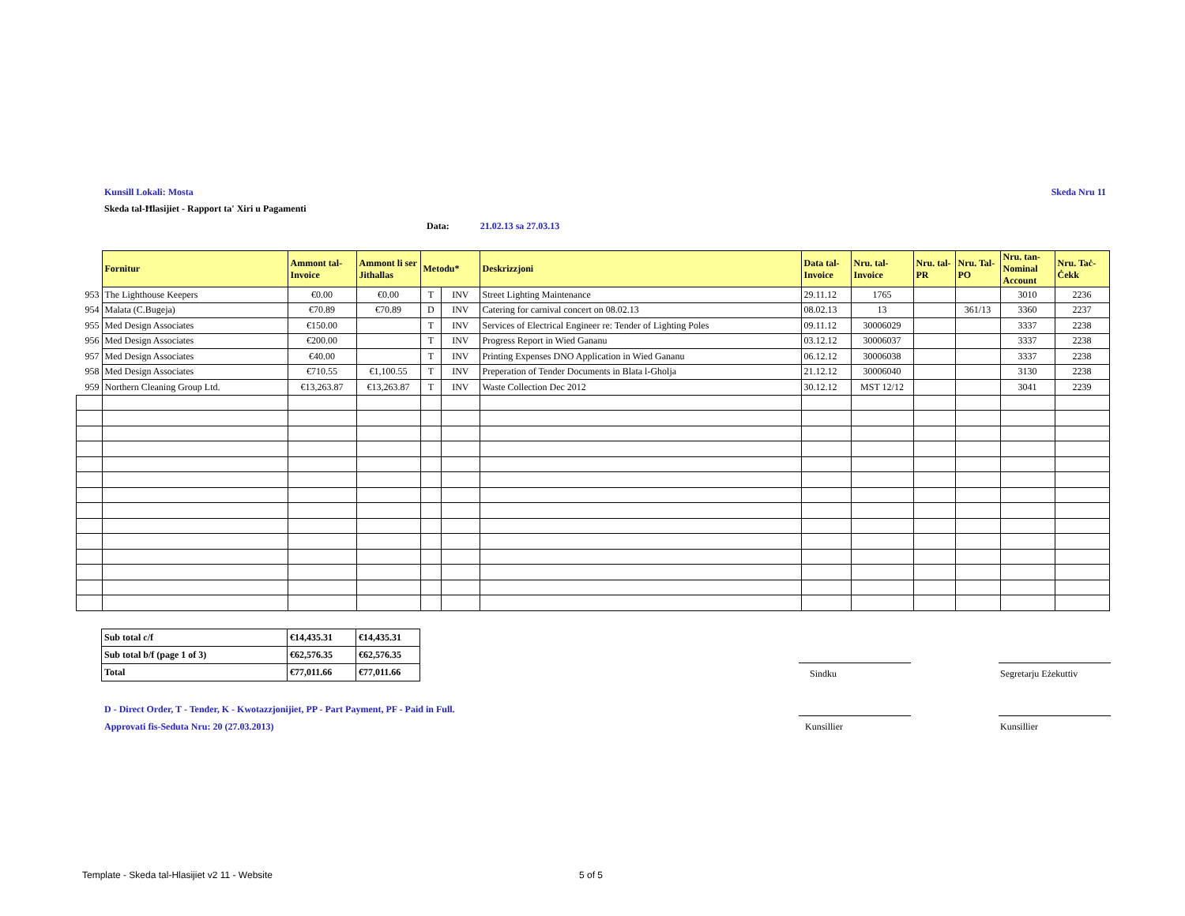Kunsill Lokali: Mosta Skeda Nru 11
Skeda tal-Ħlasijiet - Rapport ta' Xiri u Pagamenti
Data: 21.02.13 sa 27.03.13
| | Fornitur | Ammont tal-Invoice | Ammont li ser Jithallas | Metodu* | | Deskrizzjoni | Data tal-Invoice | Nru. tal-Invoice | Nru. tal-PR | Nru. Tal-PO | Nru. tan-Nominal Account | Nru. Taċ-Ċekk |
| 953 | The Lighthouse Keepers | €0.00 | €0.00 | T | INV | Street Lighting Maintenance | 29.11.12 | 1765 | | | 3010 | 2236 |
| 954 | Malata (C.Bugeja) | €70.89 | €70.89 | D | INV | Catering for carnival concert on 08.02.13 | 08.02.13 | 13 | | 361/13 | 3360 | 2237 |
| 955 | Med Design Associates | €150.00 | | T | INV | Services of Electrical Engineer re: Tender of Lighting Poles | 09.11.12 | 30006029 | | | 3337 | 2238 |
| 956 | Med Design Associates | €200.00 | | T | INV | Progress Report in Wied Gananu | 03.12.12 | 30006037 | | | 3337 | 2238 |
| 957 | Med Design Associates | €40.00 | | T | INV | Printing Expenses DNO Application in Wied Gananu | 06.12.12 | 30006038 | | | 3337 | 2238 |
| 958 | Med Design Associates | €710.55 | €1,100.55 | T | INV | Preperation of Tender Documents in Blata l-Gholja | 21.12.12 | 30006040 | | | 3130 | 2238 |
| 959 | Northern Cleaning Group Ltd. | €13,263.87 | €13,263.87 | T | INV | Waste Collection Dec 2012 | 30.12.12 | MST 12/12 | | | 3041 | 2239 |
| Sub total c/f | €14,435.31 | €14,435.31 |
| Sub total b/f (page 1 of 3) | €62,576.35 | €62,576.35 |
| Total | €77,011.66 | €77,011.66 |
Sindku Segretarju Eżekuttiv
D - Direct Order, T - Tender, K - Kwotazzjonijiet, PP - Part Payment, PF - Paid in Full.
Approvati fis-Seduta Nru: 20 (27.03.2013)
Kunsillier Kunsillier
Template - Skeda tal-Hlasijiet v2 11 - Website
5 of 5